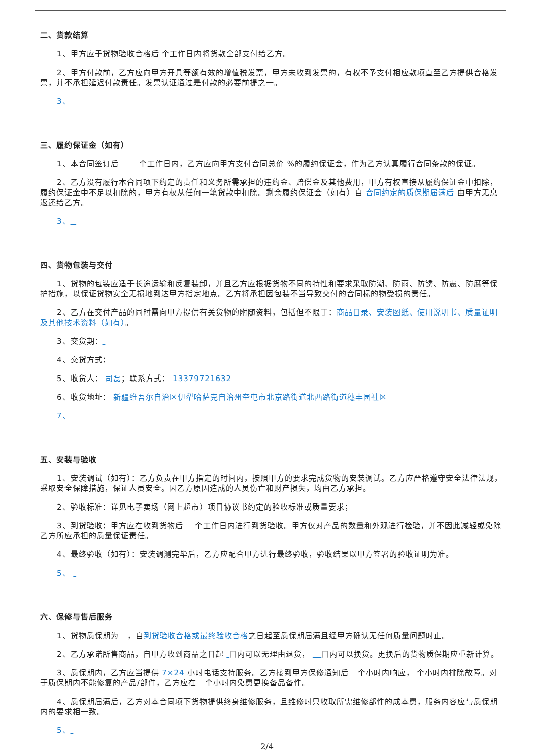二、货款结算
1、甲方应于货物验收合格后 个工作日内将货款全部支付给乙方。
2、甲方付款前，乙方应向甲方开具等额有效的增值税发票，甲方未收到发票的，有权不予支付相应款项直至乙方提供合格发票，并不承担延迟付款责任。发票认证通过是付款的必要前提之一。
3、
三、履约保证金（如有）
1、本合同签订后 个工作日内，乙方应向甲方支付合同总价 %的履约保证金，作为乙方认真履行合同条款的保证。
2、乙方没有履行本合同项下约定的责任和义务所需承担的违约金、赔偿金及其他费用，甲方有权直接从履约保证金中扣除，履约保证金中不足以扣除的，甲方有权从任何一笔货款中扣除。剩余履约保证金（如有）自 合同约定的质保期届满后 由甲方无息返还给乙方。
3、
四、货物包装与交付
1、货物的包装应适于长途运输和反复装卸，并且乙方应根据货物不同的特性和要求采取防潮、防雨、防锈、防震、防腐等保护措施，以保证货物安全无损地到达甲方指定地点。乙方将承担因包装不当导致交付的合同标的物受损的责任。
2、乙方在交付产品的同时需向甲方提供有关货物的附随资料，包括但不限于：商品目录、安装图纸、使用说明书、质量证明及其他技术资料（如有）。
3、交货期：
4、交货方式：
5、收货人： 司磊；联系方式： 13379721632
6、收货地址： 新疆维吾尔自治区伊犁哈萨克自治州奎屯市北京路街道北西路街道穗丰园社区
7、
五、安装与验收
1、安装调试（如有）：乙方负责在甲方指定的时间内，按照甲方的要求完成货物的安装调试。乙方应严格遵守安全法律法规，采取安全保障措施，保证人员安全。因乙方原因造成的人员伤亡和财产损失，均由乙方承担。
2、验收标准：详见电子卖场（网上超市）项目协议书约定的验收标准或质量要求；
3、到货验收：甲方应在收到货物后 个工作日内进行到货验收。甲方仅对产品的数量和外观进行检验，并不因此减轻或免除乙方所应承担的质量保证责任。
4、最终验收（如有）：安装调测完毕后，乙方应配合甲方进行最终验收，验收结果以甲方签署的验收证明为准。
5、
六、保修与售后服务
1、货物质保期为 ，自到货验收合格或最终验收合格之日起至质保期届满且经甲方确认无任何质量问题时止。
2、乙方承诺所售商品，自甲方收到商品之日起 日内可以无理由退货， 日内可以换货。更换后的货物质保期应重新计算。
3、质保期内，乙方应当提供 7×24 小时电话支持服务。乙方接到甲方保修通知后 个小时内响应， 个小时内排除故障。对于质保期内不能修复的产品/部件，乙方应在 个小时内免费更换备品备件。
4、质保期届满后，乙方对本合同项下货物提供终身维修服务，且维修时只收取所需维修部件的成本费，服务内容应与质保期内的要求相一致。
5、
2/4